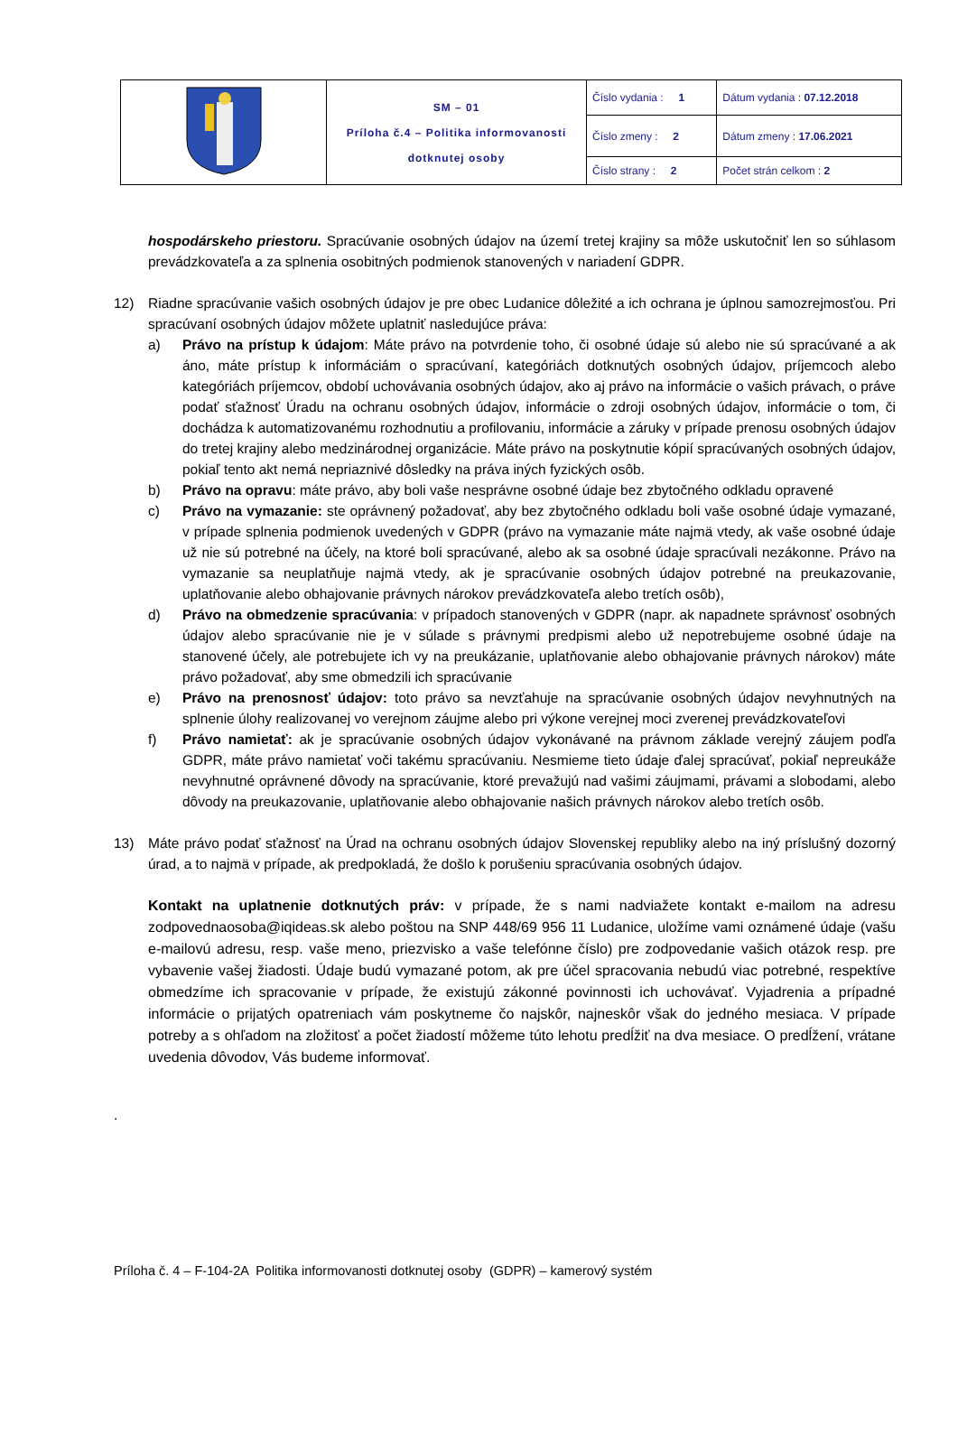| | SM – 01 Príloha č.4 – Politika informovanosti dotknutej osoby | Číslo vydania : 1 | Dátum vydania : 07.12.2018 |
| | | Číslo zmeny : 2 | Dátum zmeny : 17.06.2021 |
| | | Číslo strany : 2 | Počet strán celkom : 2 |
hospodárskeho priestoru. Spracúvanie osobných údajov na území tretej krajiny sa môže uskutočniť len so súhlasom prevádzkovateľa a za splnenia osobitných podmienok stanovených v nariadení GDPR.
12) Riadne spracúvanie vašich osobných údajov je pre obec Ludanice dôležité a ich ochrana je úplnou samozrejmosťou. Pri spracúvaní osobných údajov môžete uplatniť nasledujúce práva:
a) Právo na prístup k údajom: Máte právo na potvrdenie toho, či osobné údaje sú alebo nie sú spracúvané a ak áno, máte prístup k informáciám o spracúvaní, kategóriách dotknutých osobných údajov, príjemcoch alebo kategóriách príjemcov, období uchovávania osobných údajov, ako aj právo na informácie o vašich právach, o práve podať sťažnosť Úradu na ochranu osobných údajov, informácie o zdroji osobných údajov, informácie o tom, či dochádza k automatizovanému rozhodnutiu a profilovaniu, informácie a záruky v prípade prenosu osobných údajov do tretej krajiny alebo medzinárodnej organizácie. Máte právo na poskytnutie kópií spracúvaných osobných údajov, pokiaľ tento akt nemá nepriaznivé dôsledky na práva iných fyzických osôb.
b) Právo na opravu: máte právo, aby boli vaše nesprávne osobné údaje bez zbytočného odkladu opravené
c) Právo na vymazanie: ste oprávnený požadovať, aby bez zbytočného odkladu boli vaše osobné údaje vymazané, v prípade splnenia podmienok uvedených v GDPR (právo na vymazanie máte najmä vtedy, ak vaše osobné údaje už nie sú potrebné na účely, na ktoré boli spracúvané, alebo ak sa osobné údaje spracúvali nezákonne. Právo na vymazanie sa neuplatňuje najmä vtedy, ak je spracúvanie osobných údajov potrebné na preukazovanie, uplatňovanie alebo obhajovanie právnych nárokov prevádzkovateľa alebo tretích osôb),
d) Právo na obmedzenie spracúvania: v prípadoch stanovených v GDPR (napr. ak napadnete správnosť osobných údajov alebo spracúvanie nie je v súlade s právnymi predpismi alebo už nepotrebujeme osobné údaje na stanovené účely, ale potrebujete ich vy na preukázanie, uplatňovanie alebo obhajovanie právnych nárokov) máte právo požadovať, aby sme obmedzili ich spracúvanie
e) Právo na prenosnosť údajov: toto právo sa nevzťahuje na spracúvanie osobných údajov nevyhnutných na splnenie úlohy realizovanej vo verejnom záujme alebo pri výkone verejnej moci zverenej prevádzkovateľovi
f) Právo namietať: ak je spracúvanie osobných údajov vykonávané na právnom základe verejný záujem podľa GDPR, máte právo namietať voči takému spracúvaniu. Nesmieme tieto údaje ďalej spracúvať, pokiaľ nepreukáže nevyhnutné oprávnené dôvody na spracúvanie, ktoré prevažujú nad vašimi záujmami, právami a slobodami, alebo dôvody na preukazovanie, uplatňovanie alebo obhajovanie našich právnych nárokov alebo tretích osôb.
13) Máte právo podať sťažnosť na Úrad na ochranu osobných údajov Slovenskej republiky alebo na iný príslušný dozorný úrad, a to najmä v prípade, ak predpokladá, že došlo k porušeniu spracúvania osobných údajov.
Kontakt na uplatnenie dotknutých práv: v prípade, že s nami nadviažete kontakt e-mailom na adresu zodpovednaosoba@iqideas.sk alebo poštou na SNP 448/69 956 11 Ludanice, uložíme vami oznámené údaje (vašu e-mailovú adresu, resp. vaše meno, priezvisko a vaše telefónne číslo) pre zodpovedanie vašich otázok resp. pre vybavenie vašej žiadosti. Údaje budú vymazané potom, ak pre účel spracovania nebudú viac potrebné, respektíve obmedzíme ich spracovanie v prípade, že existujú zákonné povinnosti ich uchovávať. Vyjadrenia a prípadné informácie o prijatých opatreniach vám poskytneme čo najskôr, najneskôr však do jedného mesiaca. V prípade potreby a s ohľadom na zložitosť a počet žiadostí môžeme túto lehotu predĺžiť na dva mesiace. O predĺžení, vrátane uvedenia dôvodov, Vás budeme informovať.
.
Príloha č. 4 – F-104-2A Politika informovanosti dotknutej osoby (GDPR) – kamerový systém